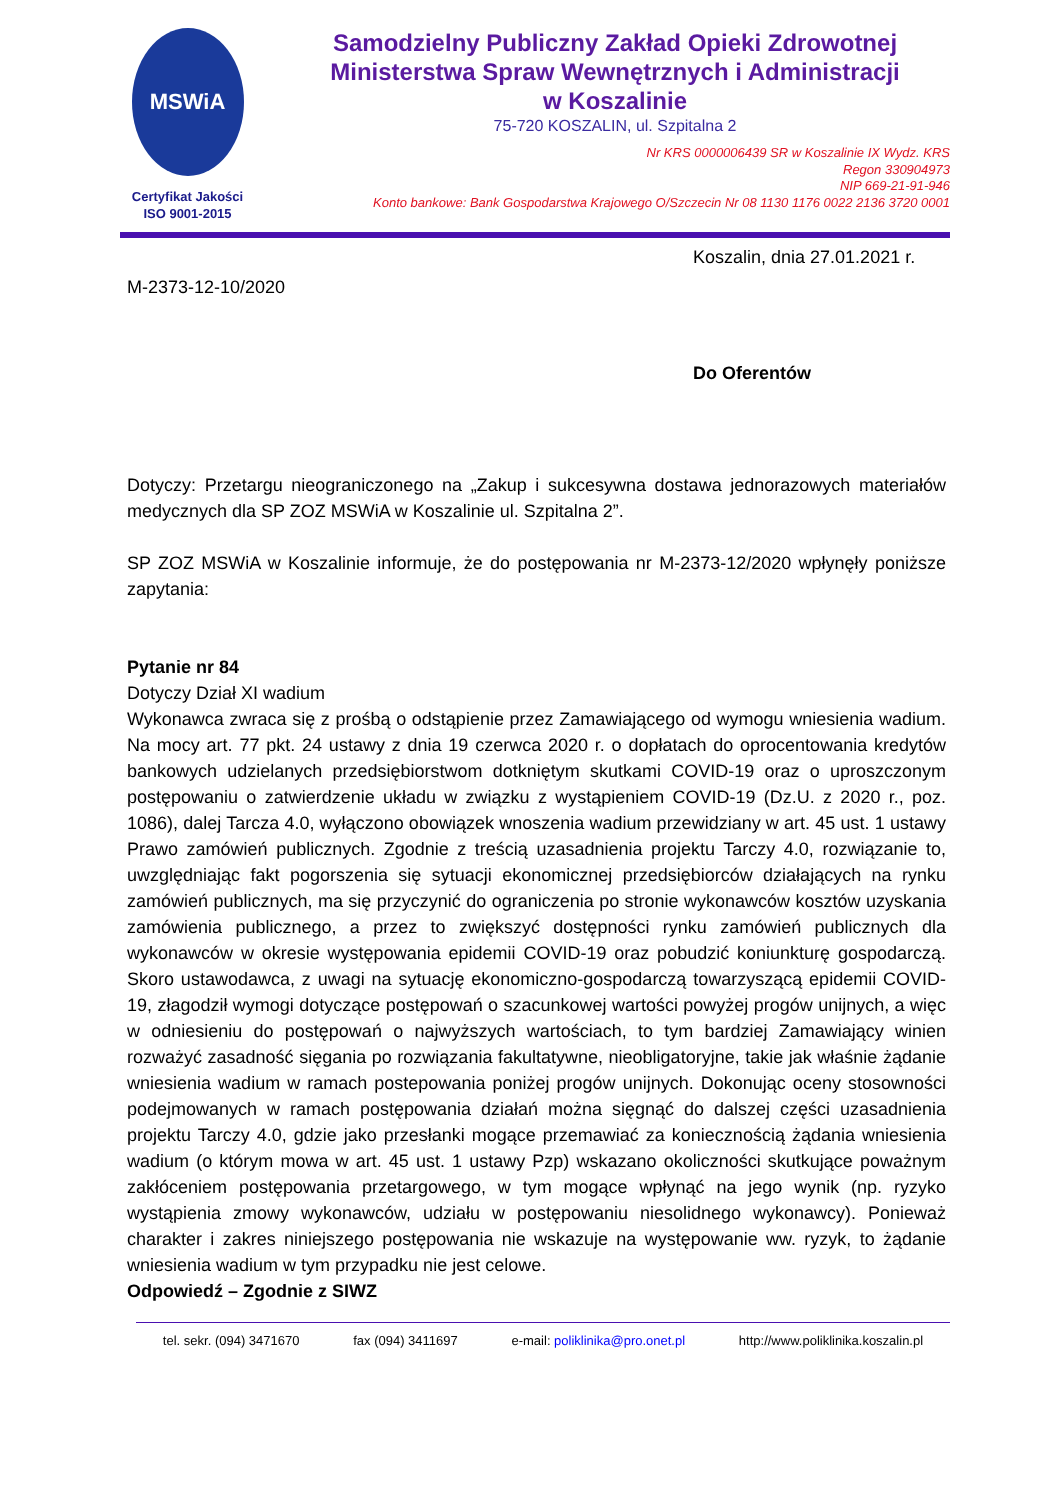MSWiA
Certyfikat Jakości
ISO 9001-2015
Samodzielny Publiczny Zakład Opieki Zdrowotnej
Ministerstwa Spraw Wewnętrznych i Administracji
w Koszalinie
75-720 KOSZALIN, ul. Szpitalna 2
Nr KRS 0000006439 SR w Koszalinie IX Wydz. KRS
Regon 330904973
NIP 669-21-91-946
Konto bankowe: Bank Gospodarstwa Krajowego O/Szczecin Nr 08 1130 1176 0022 2136 3720 0001
Koszalin, dnia 27.01.2021 r.
M-2373-12-10/2020
Do Oferentów
Dotyczy: Przetargu nieograniczonego na „Zakup i sukcesywna dostawa jednorazowych materiałów medycznych dla SP ZOZ MSWiA w Koszalinie ul. Szpitalna 2”.
SP ZOZ MSWiA w Koszalinie informuje, że do postępowania nr M-2373-12/2020 wpłynęły poniższe zapytania:
Pytanie nr 84
Dotyczy Dział XI wadium
Wykonawca zwraca się z prośbą o odstąpienie przez Zamawiającego od wymogu wniesienia wadium. Na mocy art. 77 pkt. 24 ustawy z dnia 19 czerwca 2020 r. o dopłatach do oprocentowania kredytów bankowych udzielanych przedsiębiorstwom dotkniętym skutkami COVID-19 oraz o uproszczonym postępowaniu o zatwierdzenie układu w związku z wystąpieniem COVID-19 (Dz.U. z 2020 r., poz. 1086), dalej Tarcza 4.0, wyłączono obowiązek wnoszenia wadium przewidziany w art. 45 ust. 1 ustawy Prawo zamówień publicznych. Zgodnie z treścią uzasadnienia projektu Tarczy 4.0, rozwiązanie to, uwzględniając fakt pogorszenia się sytuacji ekonomicznej przedsiębiorców działających na rynku zamówień publicznych, ma się przyczynić do ograniczenia po stronie wykonawców kosztów uzyskania zamówienia publicznego, a przez to zwiększyć dostępności rynku zamówień publicznych dla wykonawców w okresie występowania epidemii COVID-19 oraz pobudzić koniunkturę gospodarczą. Skoro ustawodawca, z uwagi na sytuację ekonomiczno-gospodarczą towarzyszącą epidemii COVID-19, złagodził wymogi dotyczące postępowań o szacunkowej wartości powyżej progów unijnych, a więc w odniesieniu do postępowań o najwyższych wartościach, to tym bardziej Zamawiający winien rozważyć zasadność sięgania po rozwiązania fakultatywne, nieobligatoryjne, takie jak właśnie żądanie wniesienia wadium w ramach postepowania poniżej progów unijnych. Dokonując oceny stosowności podejmowanych w ramach postępowania działań można sięgnąć do dalszej części uzasadnienia projektu Tarczy 4.0, gdzie jako przesłanki mogące przemawiać za koniecznością żądania wniesienia wadium (o którym mowa w art. 45 ust. 1 ustawy Pzp) wskazano okoliczności skutkujące poważnym zakłóceniem postępowania przetargowego, w tym mogące wpłynąć na jego wynik (np. ryzyko wystąpienia zmowy wykonawców, udziału w postępowaniu niesolidnego wykonawcy). Ponieważ charakter i zakres niniejszego postępowania nie wskazuje na występowanie ww. ryzyk, to żądanie wniesienia wadium w tym przypadku nie jest celowe.
Odpowiedź – Zgodnie z SIWZ
tel. sekr. (094) 3471670 fax (094) 3411697 e-mail: poliklinika@pro.onet.pl http://www.poliklinika.koszalin.pl